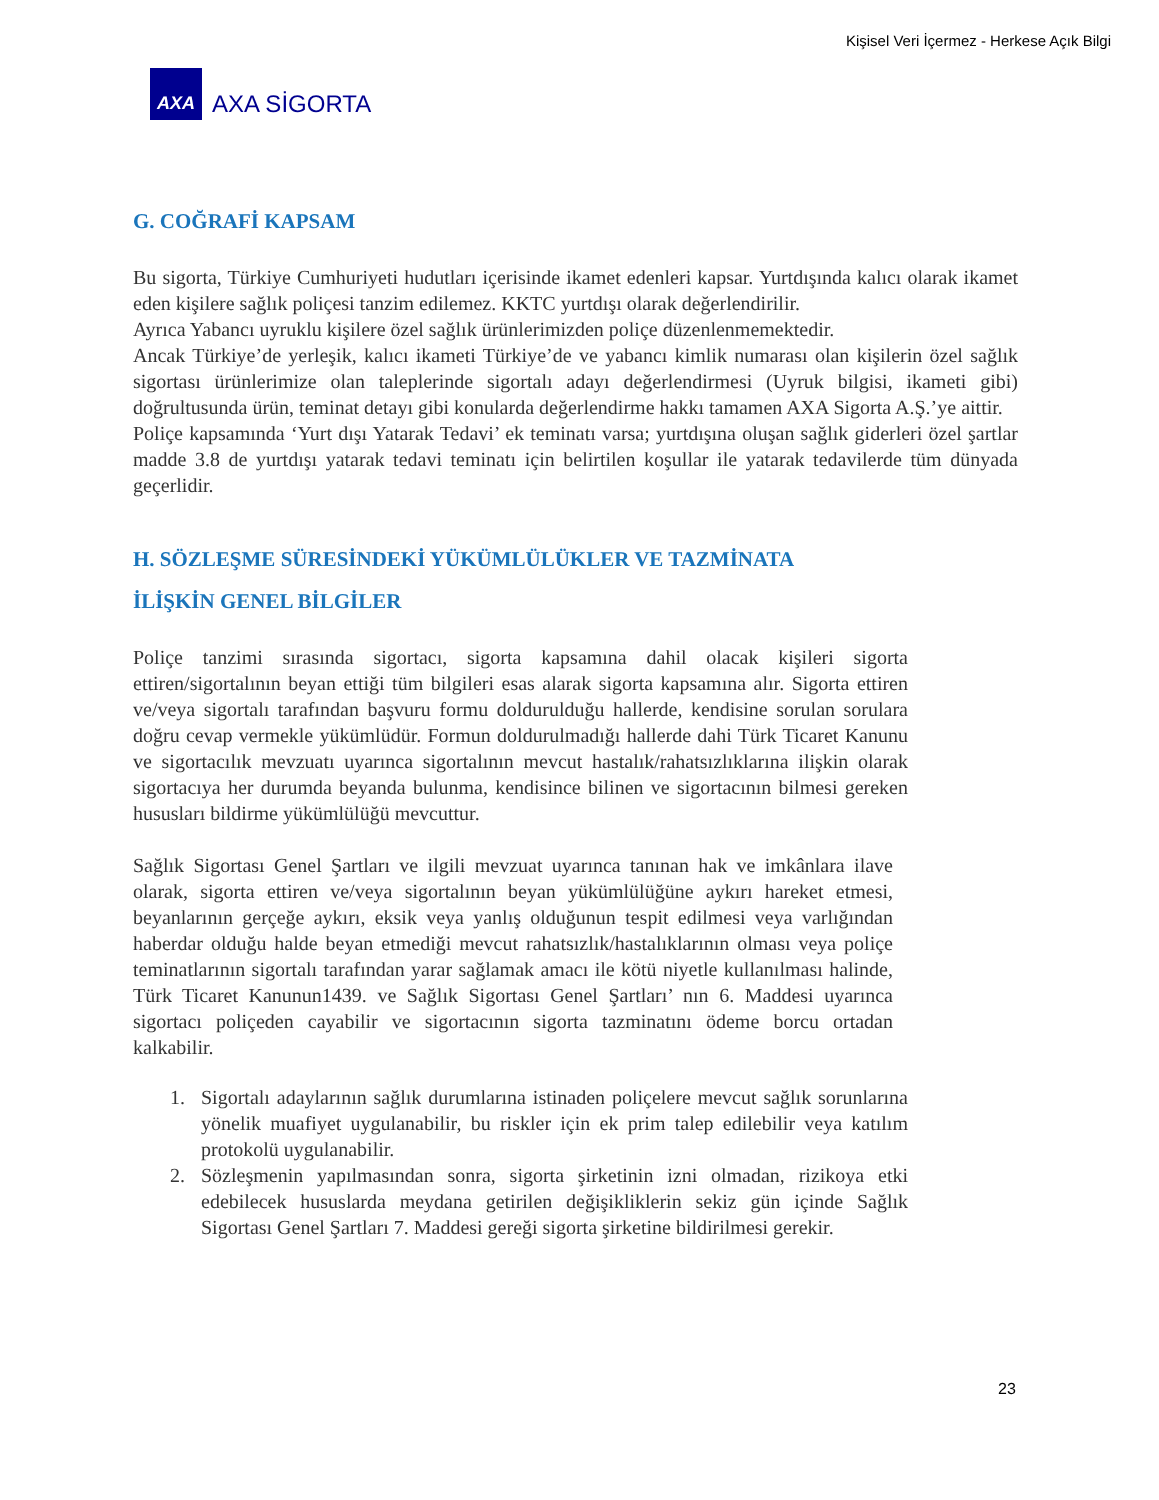Kişisel Veri İçermez - Herkese Açık Bilgi
AXA
AXA SİGORTA
G. COĞRAFİ KAPSAM
Bu sigorta, Türkiye Cumhuriyeti hudutları içerisinde ikamet edenleri kapsar. Yurtdışında kalıcı olarak ikamet eden kişilere sağlık poliçesi tanzim edilemez. KKTC yurtdışı olarak değerlendirilir.
Ayrıca Yabancı uyruklu kişilere özel sağlık ürünlerimizden poliçe düzenlenmemektedir.
Ancak Türkiye’de yerleşik, kalıcı ikameti Türkiye’de ve yabancı kimlik numarası olan kişilerin özel sağlık sigortası ürünlerimize olan taleplerinde sigortalı adayı değerlendirmesi (Uyruk bilgisi, ikameti gibi) doğrultusunda ürün, teminat detayı gibi konularda değerlendirme hakkı tamamen AXA Sigorta A.Ş.’ye aittir.
Poliçe kapsamında ‘Yurt dışı Yatarak Tedavi’ ek teminatı varsa; yurtdışına oluşan sağlık giderleri özel şartlar madde 3.8 de yurtdışı yatarak tedavi teminatı için belirtilen koşullar ile yatarak tedavilerde tüm dünyada geçerlidir.
H. SÖZLEŞME SÜRESİNDEKİ YÜKÜMLÜLÜKLER VE TAZMİNATA
İLİŞKİN GENEL BİLGİLER
Poliçe tanzimi sırasında sigortacı, sigorta kapsamına dahil olacak kişileri sigorta ettiren/sigortalının beyan ettiği tüm bilgileri esas alarak sigorta kapsamına alır. Sigorta ettiren ve/veya sigortalı tarafından başvuru formu doldurulduğu hallerde, kendisine sorulan sorulara doğru cevap vermekle yükümlüdür. Formun doldurulmadığı hallerde dahi Türk Ticaret Kanunu ve sigortacılık mevzuatı uyarınca sigortalının mevcut hastalık/rahatsızlıklarına ilişkin olarak sigortacıya her durumda beyanda bulunma, kendisince bilinen ve sigortacının bilmesi gereken hususları bildirme yükümlülüğü mevcuttur.
Sağlık Sigortası Genel Şartları ve ilgili mevzuat uyarınca tanınan hak ve imkânlara ilave olarak, sigorta ettiren ve/veya sigortalının beyan yükümlülüğüne aykırı hareket etmesi, beyanlarının gerçeğe aykırı, eksik veya yanlış olduğunun tespit edilmesi veya varlığından haberdar olduğu halde beyan etmediği mevcut rahatsızlık/hastalıklarının olması veya poliçe teminatlarının sigortalı tarafından yarar sağlamak amacı ile kötü niyetle kullanılması halinde, Türk Ticaret Kanunun1439. ve Sağlık Sigortası Genel Şartları’ nın 6. Maddesi uyarınca sigortacı poliçeden cayabilir ve sigortacının sigorta tazminatını ödeme borcu ortadan kalkabilir.
1. Sigortalı adaylarının sağlık durumlarına istinaden poliçelere mevcut sağlık sorunlarına yönelik muafiyet uygulanabilir, bu riskler için ek prim talep edilebilir veya katılım protokolü uygulanabilir.
2. Sözleşmenin yapılmasından sonra, sigorta şirketinin izni olmadan, rizikoya etki edebilecek hususlarda meydana getirilen değişikliklerin sekiz gün içinde Sağlık Sigortası Genel Şartları 7. Maddesi gereği sigorta şirketine bildirilmesi gerekir.
23